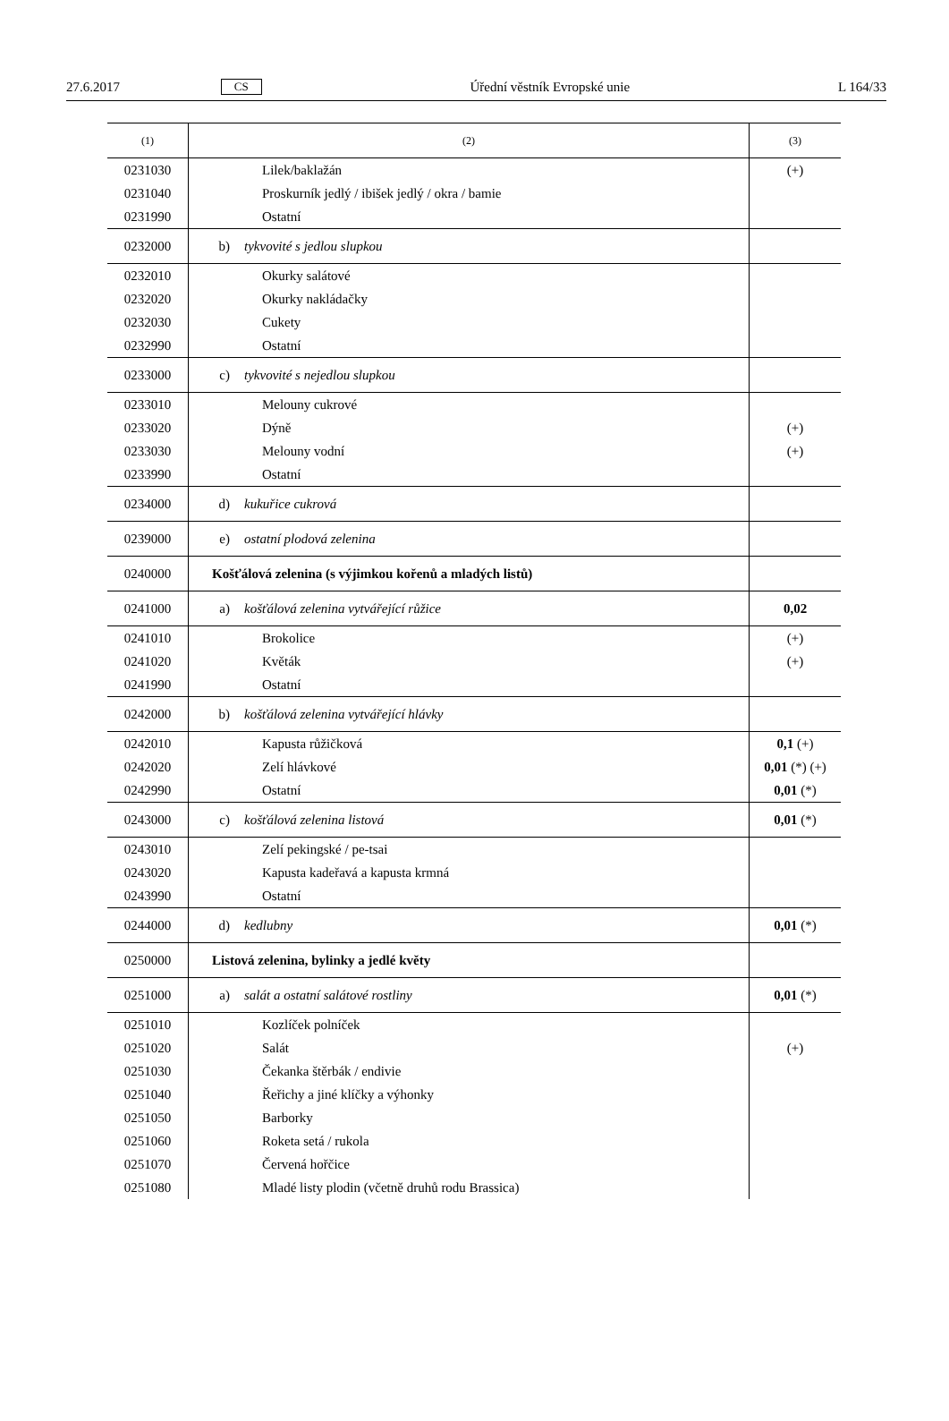27.6.2017 CS Úřední věstník Evropské unie L 164/33
| (1) | (2) | (3) |
| 0231030 | Lilek/baklažán | (+) |
| 0231040 | Proskurník jedlý / ibišek jedlý / okra / bamie | |
| 0231990 | Ostatní | |
| 0232000 | b) tykvovité s jedlou slupkou | |
| 0232010 | Okurky salátové | |
| 0232020 | Okurky nakládačky | |
| 0232030 | Cukety | |
| 0232990 | Ostatní | |
| 0233000 | c) tykvovité s nejedlou slupkou | |
| 0233010 | Melouny cukrové | |
| 0233020 | Dýně | (+) |
| 0233030 | Melouny vodní | (+) |
| 0233990 | Ostatní | |
| 0234000 | d) kukuřice cukrová | |
| 0239000 | e) ostatní plodová zelenina | |
| 0240000 | Košťálová zelenina (s výjimkou kořenů a mladých listů) | |
| 0241000 | a) košťálová zelenina vytvářející růžice | 0,02 |
| 0241010 | Brokolice | (+) |
| 0241020 | Květák | (+) |
| 0241990 | Ostatní | |
| 0242000 | b) košťálová zelenina vytvářející hlávky | |
| 0242010 | Kapusta růžičková | 0,1 (+) |
| 0242020 | Zelí hlávkové | 0,01 (*) (+) |
| 0242990 | Ostatní | 0,01 (*) |
| 0243000 | c) košťálová zelenina listová | 0,01 (*) |
| 0243010 | Zelí pekingské / pe-tsai | |
| 0243020 | Kapusta kadeřavá a kapusta krmná | |
| 0243990 | Ostatní | |
| 0244000 | d) kedlubny | 0,01 (*) |
| 0250000 | Listová zelenina, bylinky a jedlé květy | |
| 0251000 | a) salát a ostatní salátové rostliny | 0,01 (*) |
| 0251010 | Kozlíček polníček | |
| 0251020 | Salát | (+) |
| 0251030 | Čekanka štěrbák / endivie | |
| 0251040 | Řeřichy a jiné klíčky a výhonky | |
| 0251050 | Barborky | |
| 0251060 | Roketa setá / rukola | |
| 0251070 | Červená hořčice | |
| 0251080 | Mladé listy plodin (včetně druhů rodu Brassica) | |